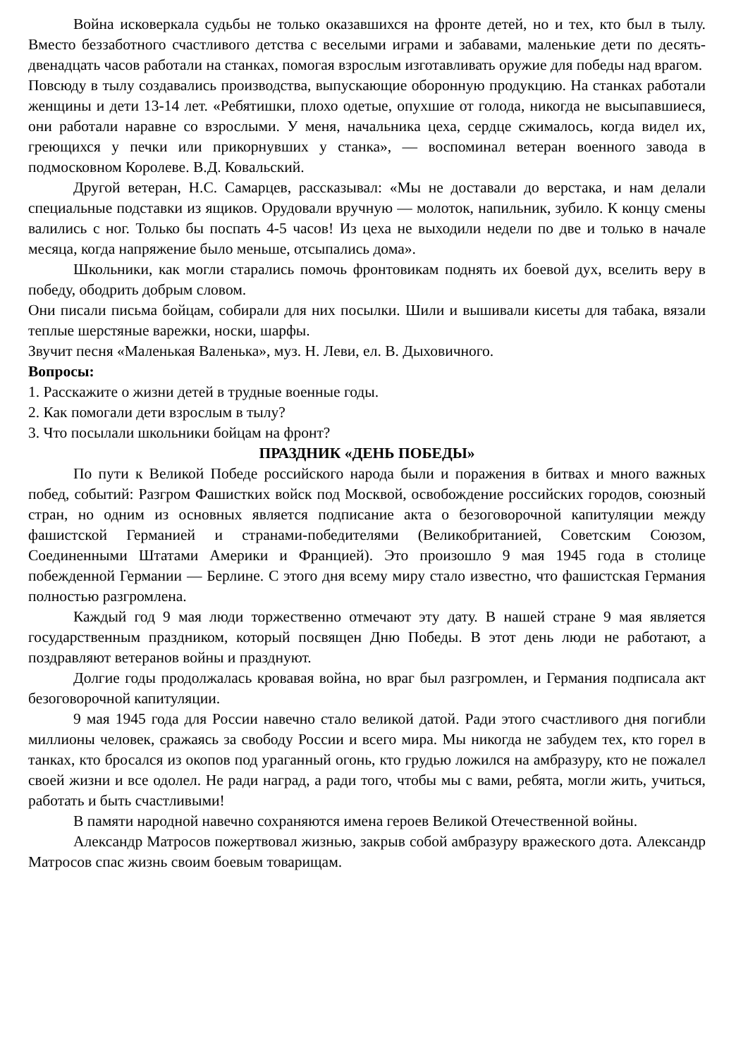Война исковеркала судьбы не только оказавшихся на фронте детей, но и тех, кто был в тылу. Вместо беззаботного счастливого детства с веселыми играми и забавами, маленькие дети по десять-двенадцать часов работали на станках, помогая взрослым изготавливать оружие для победы над врагом.
Повсюду в тылу создавались производства, выпускающие оборонную продукцию. На станках работали женщины и дети 13-14 лет. «Ребятишки, плохо одетые, опухшие от голода, никогда не высыпавшиеся, они работали наравне со взрослыми. У меня, начальника цеха, сердце сжималось, когда видел их, греющихся у печки или прикорнувших у станка», — воспоминал ветеран военного завода в подмосковном Королеве. В.Д. Ковальский.
Другой ветеран, Н.С. Самарцев, рассказывал: «Мы не доставали до верстака, и нам делали специальные подставки из ящиков. Орудовали вручную — молоток, напильник, зубило. К концу смены валились с ног. Только бы поспать 4-5 часов! Из цеха не выходили недели по две и только в начале месяца, когда напряжение было меньше, отсыпались дома».
Школьники, как могли старались помочь фронтовикам поднять их боевой дух, вселить веру в победу, ободрить добрым словом.
Они писали письма бойцам, собирали для них посылки. Шили и вышивали кисеты для табака, вязали теплые шерстяные варежки, носки, шарфы.
Звучит песня «Маленькая Валенька», муз. Н. Леви, ел. В. Дыховичного.
Вопросы:
1. Расскажите о жизни детей в трудные военные годы.
2. Как помогали дети взрослым в тылу?
3. Что посылали школьники бойцам на фронт?
ПРАЗДНИК «ДЕНЬ ПОБЕДЫ»
По пути к Великой Победе российского народа были и поражения в битвах и много важных побед, событий: Разгром Фашистких войск под Москвой, освобождение российских городов, союзный стран, но одним из основных является подписание акта о безоговорочной капитуляции между фашистской Германией и странами-победителями (Великобританией, Советским Союзом, Соединенными Штатами Америки и Францией). Это произошло 9 мая 1945 года в столице побежденной Германии — Берлине. С этого дня всему миру стало известно, что фашистская Германия полностью разгромлена.
Каждый год 9 мая люди торжественно отмечают эту дату. В нашей стране 9 мая является государственным праздником, который посвящен Дню Победы. В этот день люди не работают, а поздравляют ветеранов войны и празднуют.
Долгие годы продолжалась кровавая война, но враг был разгромлен, и Германия подписала акт безоговорочной капитуляции.
9 мая 1945 года для России навечно стало великой датой. Ради этого счастливого дня погибли миллионы человек, сражаясь за свободу России и всего мира. Мы никогда не забудем тех, кто горел в танках, кто бросался из окопов под ураганный огонь, кто грудью ложился на амбразуру, кто не пожалел своей жизни и все одолел. Не ради наград, а ради того, чтобы мы с вами, ребята, могли жить, учиться, работать и быть счастливыми!
В памяти народной навечно сохраняются имена героев Великой Отечественной войны.
Александр Матросов пожертвовал жизнью, закрыв собой амбразуру вражеского дота. Александр Матросов спас жизнь своим боевым товарищам.